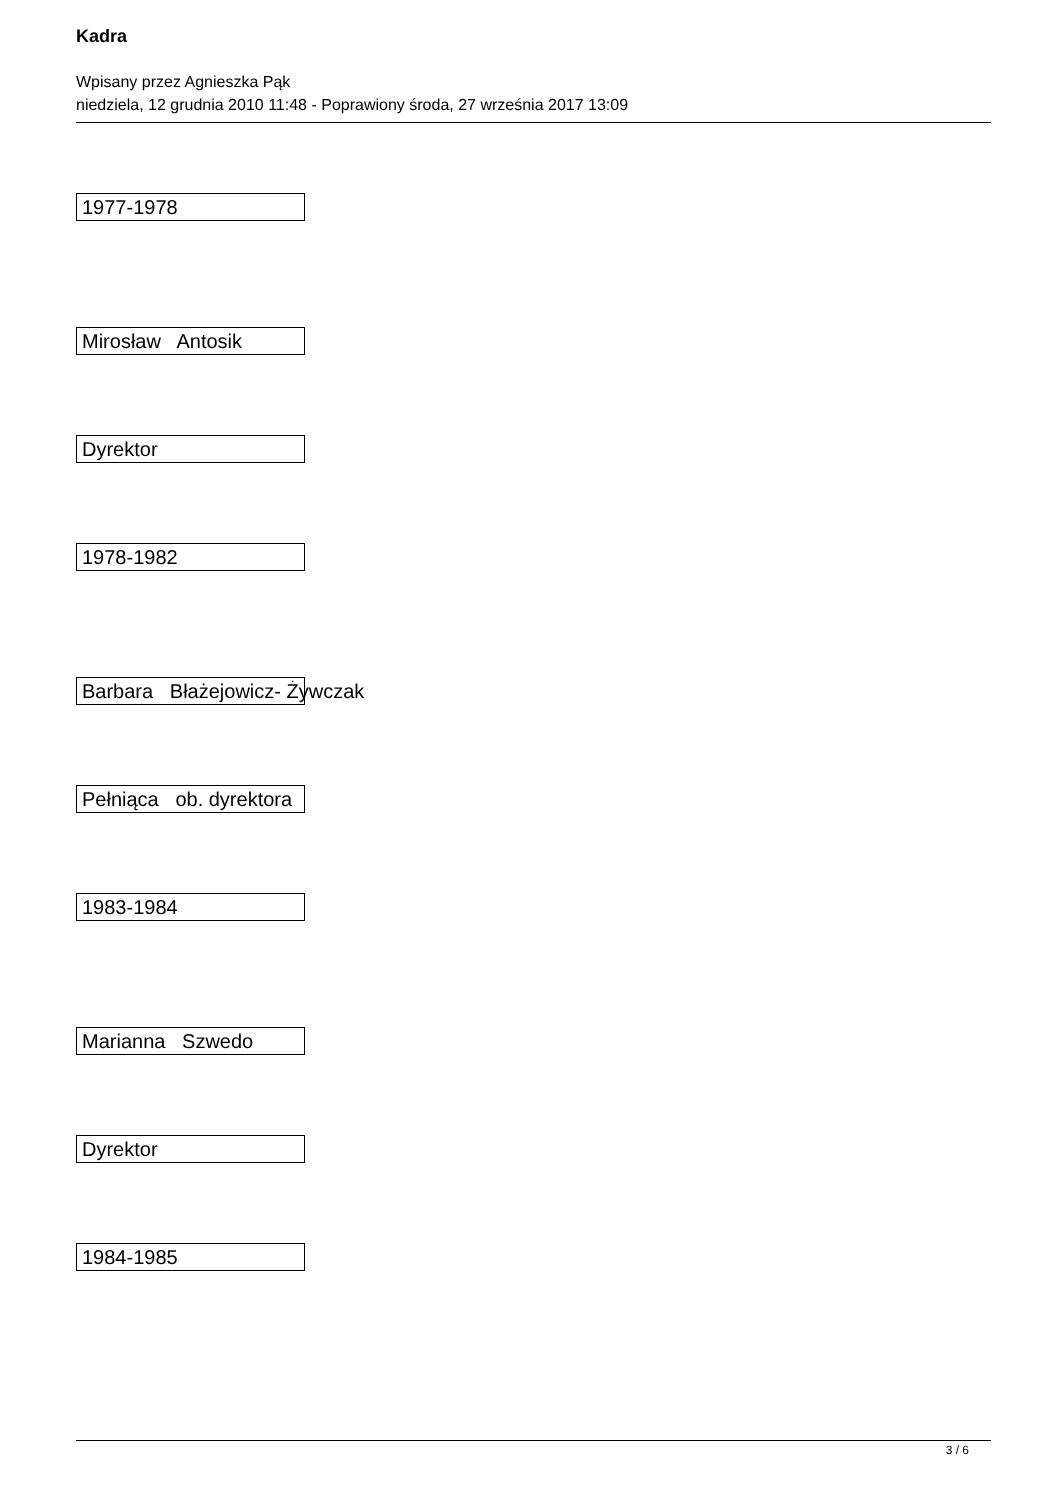Kadra
Wpisany przez Agnieszka Pąk
niedziela, 12 grudnia 2010 11:48 - Poprawiony środa, 27 września 2017 13:09
1977-1978
Mirosław Antosik
Dyrektor
1978-1982
Barbara Błażejowicz- Żywczak
Pełniąca ob. dyrektora
1983-1984
Marianna Szwedo
Dyrektor
1984-1985
3 / 6